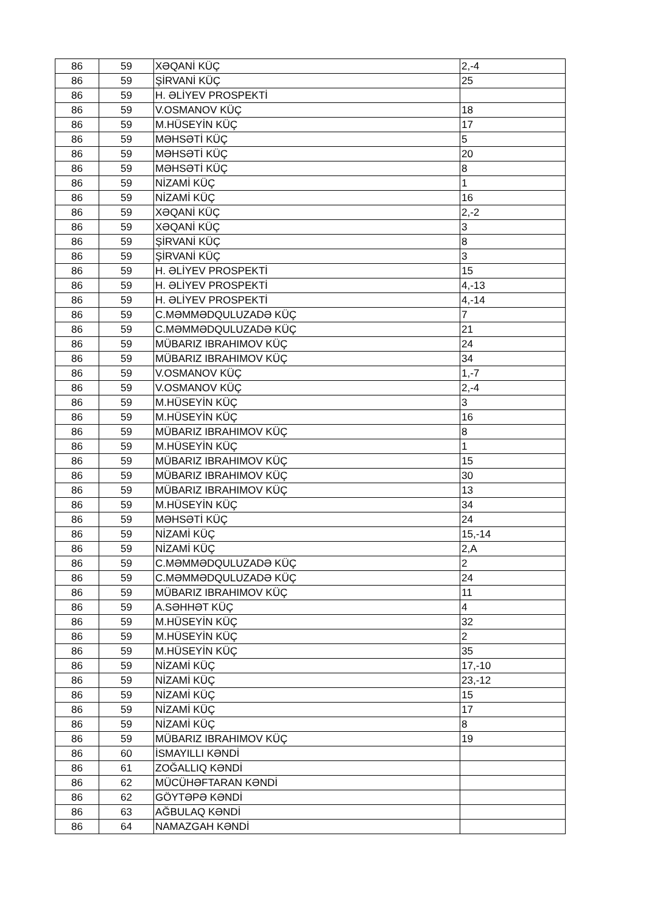| 86 | 59 | XƏQANİ KÜÇ | 2,-4 |
| 86 | 59 | ŞİRVANİ KÜÇ | 25 |
| 86 | 59 | H. ƏLİYEV PROSPEKTİ | |
| 86 | 59 | V.OSMANOV KÜÇ | 18 |
| 86 | 59 | M.HÜSEYİN KÜÇ | 17 |
| 86 | 59 | MƏHSƏTİ KÜÇ | 5 |
| 86 | 59 | MƏHSƏTİ KÜÇ | 20 |
| 86 | 59 | MƏHSƏTİ KÜÇ | 8 |
| 86 | 59 | NİZAMİ KÜÇ | 1 |
| 86 | 59 | NİZAMİ KÜÇ | 16 |
| 86 | 59 | XƏQANİ KÜÇ | 2,-2 |
| 86 | 59 | XƏQANİ KÜÇ | 3 |
| 86 | 59 | ŞİRVANİ KÜÇ | 8 |
| 86 | 59 | ŞİRVANİ KÜÇ | 3 |
| 86 | 59 | H. ƏLİYEV PROSPEKTİ | 15 |
| 86 | 59 | H. ƏLİYEV PROSPEKTİ | 4,-13 |
| 86 | 59 | H. ƏLİYEV PROSPEKTİ | 4,-14 |
| 86 | 59 | C.MƏMMƏDQULUZADƏ KÜÇ | 7 |
| 86 | 59 | C.MƏMMƏDQULUZADƏ KÜÇ | 21 |
| 86 | 59 | MÜBARIZ IBRAHIMOV KÜÇ | 24 |
| 86 | 59 | MÜBARIZ IBRAHIMOV KÜÇ | 34 |
| 86 | 59 | V.OSMANOV KÜÇ | 1,-7 |
| 86 | 59 | V.OSMANOV KÜÇ | 2,-4 |
| 86 | 59 | M.HÜSEYİN KÜÇ | 3 |
| 86 | 59 | M.HÜSEYİN KÜÇ | 16 |
| 86 | 59 | MÜBARIZ IBRAHIMOV KÜÇ | 8 |
| 86 | 59 | M.HÜSEYİN KÜÇ | 1 |
| 86 | 59 | MÜBARIZ IBRAHIMOV KÜÇ | 15 |
| 86 | 59 | MÜBARIZ IBRAHIMOV KÜÇ | 30 |
| 86 | 59 | MÜBARIZ IBRAHIMOV KÜÇ | 13 |
| 86 | 59 | M.HÜSEYİN KÜÇ | 34 |
| 86 | 59 | MƏHSƏTİ KÜÇ | 24 |
| 86 | 59 | NİZAMİ KÜÇ | 15,-14 |
| 86 | 59 | NİZAMİ KÜÇ | 2,A |
| 86 | 59 | C.MƏMMƏDQULUZADƏ KÜÇ | 2 |
| 86 | 59 | C.MƏMMƏDQULUZADƏ KÜÇ | 24 |
| 86 | 59 | MÜBARIZ IBRAHIMOV KÜÇ | 11 |
| 86 | 59 | A.SƏHHƏT KÜÇ | 4 |
| 86 | 59 | M.HÜSEYİN KÜÇ | 32 |
| 86 | 59 | M.HÜSEYİN KÜÇ | 2 |
| 86 | 59 | M.HÜSEYİN KÜÇ | 35 |
| 86 | 59 | NİZAMİ KÜÇ | 17,-10 |
| 86 | 59 | NİZAMİ KÜÇ | 23,-12 |
| 86 | 59 | NİZAMİ KÜÇ | 15 |
| 86 | 59 | NİZAMİ KÜÇ | 17 |
| 86 | 59 | NİZAMİ KÜÇ | 8 |
| 86 | 59 | MÜBARIZ IBRAHIMOV KÜÇ | 19 |
| 86 | 60 | İSMAYILLI KƏNDİ | |
| 86 | 61 | ZOĞALLIQ KƏNDİ | |
| 86 | 62 | MÜCÜHƏFTARAN KƏNDİ | |
| 86 | 62 | GÖYTƏPƏ KƏNDİ | |
| 86 | 63 | AĞBULAQ KƏNDİ | |
| 86 | 64 | NAMAZGAH KƏNDİ | |